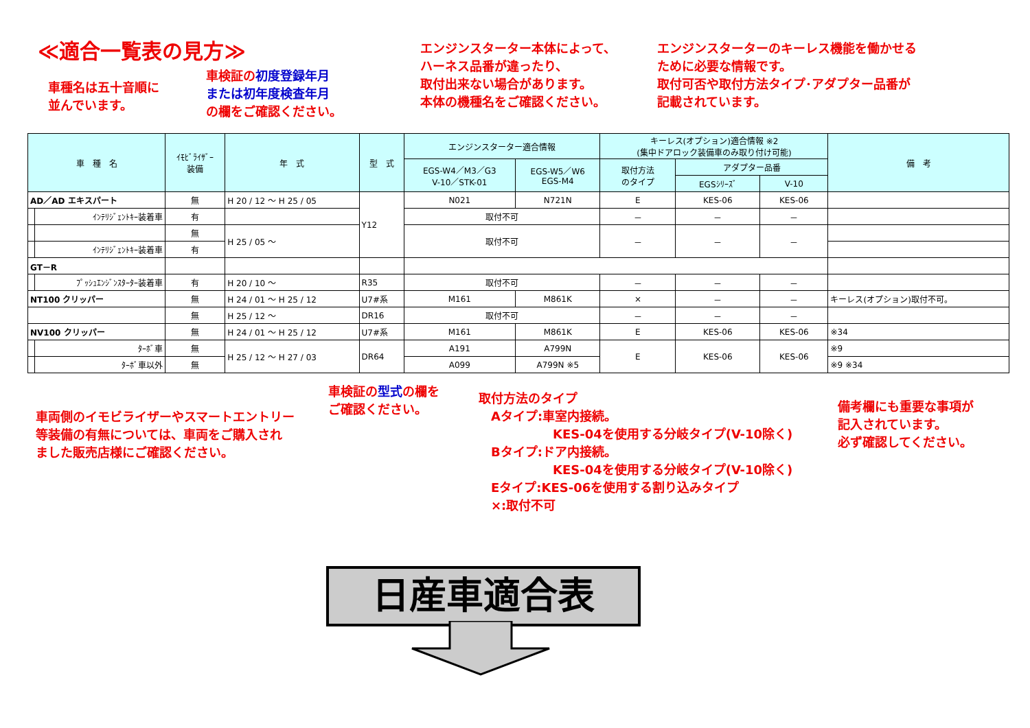≪適合一覧表の見方≫
車種名は五十音順に
並んでいます。
車検証の初度登録年月
または初年度検査年月
の欄をご確認ください。
エンジンスターター本体によって、
ハーネス品番が違ったり、
取付出来ない場合があります。
本体の機種名をご確認ください。
エンジンスターターのキーレス機能を働かせる
ために必要な情報です。
取付可否や取付方法タイプ･アダプター品番が
記載されています。
| 車 種 名 | | ｲﾓﾋﾞﾗｲｻﾞｰ 装備 | 年 式 | 型 式 | エンジンスターター適合情報 | | キーレス(オプション)適合情報 ※2 (集中ドアロック装備車のみ取り付け可能) | | | 備 考 |
| --- | --- | --- | --- | --- | --- | --- | --- | --- | --- | --- |
| | | | | | EGS-W4／M3／G3 V-10／STK-01 | EGS-W5／W6 EGS-M4 | 取付方法 のタイプ | アダプター品番 | | |
| | | | | | | | | EGSｼﾘｰｽﾞ | V-10 | |
| AD／AD エキスパート | | 無 | H 20 / 12 ～ H 25 / 05 | Y12 | N021 | N721N | E | KES-06 | KES-06 | |
| | ｲﾝﾃﾘｼﾞｪﾝﾄｷｰ装着車 | 有 | | | 取付不可 | | － | － | － | |
| | | 無 | H 25 / 05 ～ | | 取付不可 | | － | － | － | |
| | ｲﾝﾃﾘｼﾞｪﾝﾄｷｰ装着車 | 有 | | | | | | | | |
| GT－R | | | | | | | | | | |
| | ﾌﾟｯｼｭｴﾝｼﾞﾝｽﾀｰﾀｰ装着車 | 有 | H 20 / 10 ～ | R35 | 取付不可 | | － | － | － | |
| NT100 クリッパー | | 無 | H 24 / 01 ～ H 25 / 12 | U7#系 | M161 | M861K | × | － | － | キーレス(オプション)取付不可。 |
| | | 無 | H 25 / 12 ～ | DR16 | 取付不可 | | － | － | － | |
| NV100 クリッパー | | 無 | H 24 / 01 ～ H 25 / 12 | U7#系 | M161 | M861K | E | KES-06 | KES-06 | ※34 |
| | ﾀｰﾎﾞ車 | 無 | H 25 / 12 ～ H 27 / 03 | DR64 | A191 | A799N | E | KES-06 | KES-06 | ※9 |
| | ﾀｰﾎﾞ車以外 | 無 | | | A099 | A799N ※5 | | | | ※9 ※34 |
車両側のイモビライザーやスマートエントリー
等装備の有無については、車両をご購入され
ました販売店様にご確認ください。
車検証の型式の欄を
ご確認ください。
取付方法のタイプ
　Aタイプ:車室内接続。
　　　　　　KES-04を使用する分岐タイプ(V-10除く)
　Bタイプ:ドア内接続。
　　　　　　KES-04を使用する分岐タイプ(V-10除く)
　Eタイプ:KES-06を使用する割り込みタイプ
　×:取付不可
備考欄にも重要な事項が
記入されています。
必ず確認してください。
日産車適合表